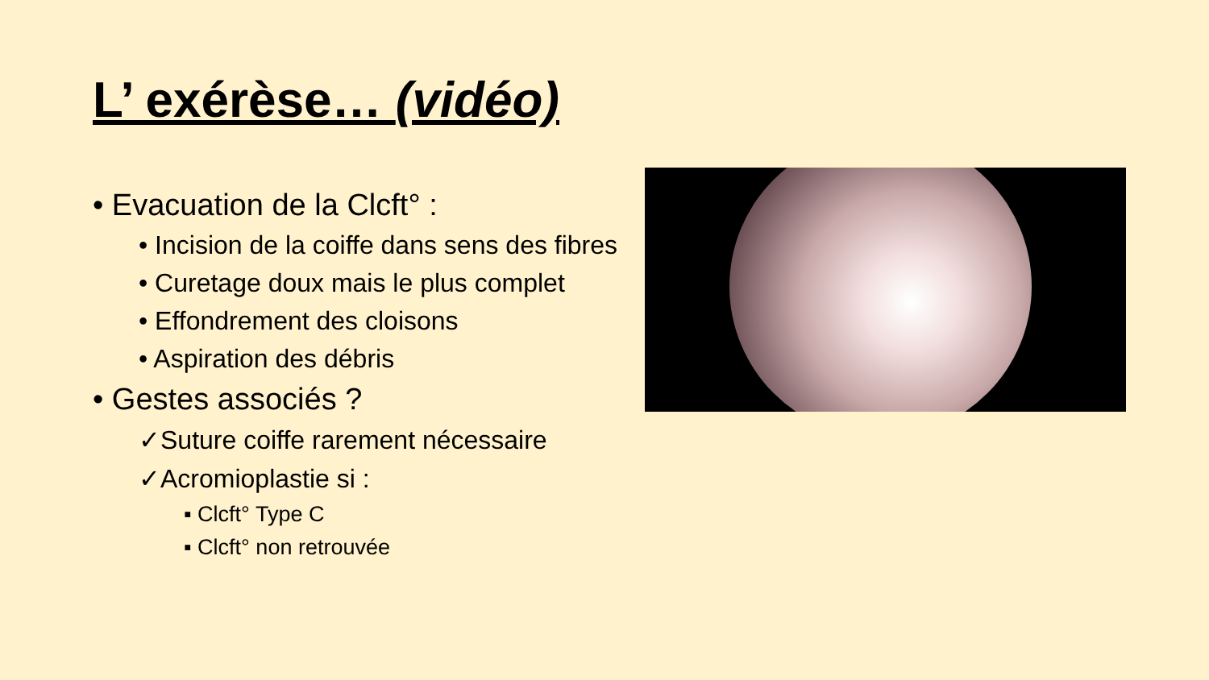L’ exérèse… (vidéo)
• Evacuation de la Clcft° :
• Incision de la coiffe dans sens des fibres
• Curetage doux mais le plus complet
• Effondrement des cloisons
• Aspiration des débris
• Gestes associés ?
✓Suture coiffe rarement nécessaire
✓Acromioplastie si :
▪ Clcft° Type C
▪ Clcft° non retrouvée